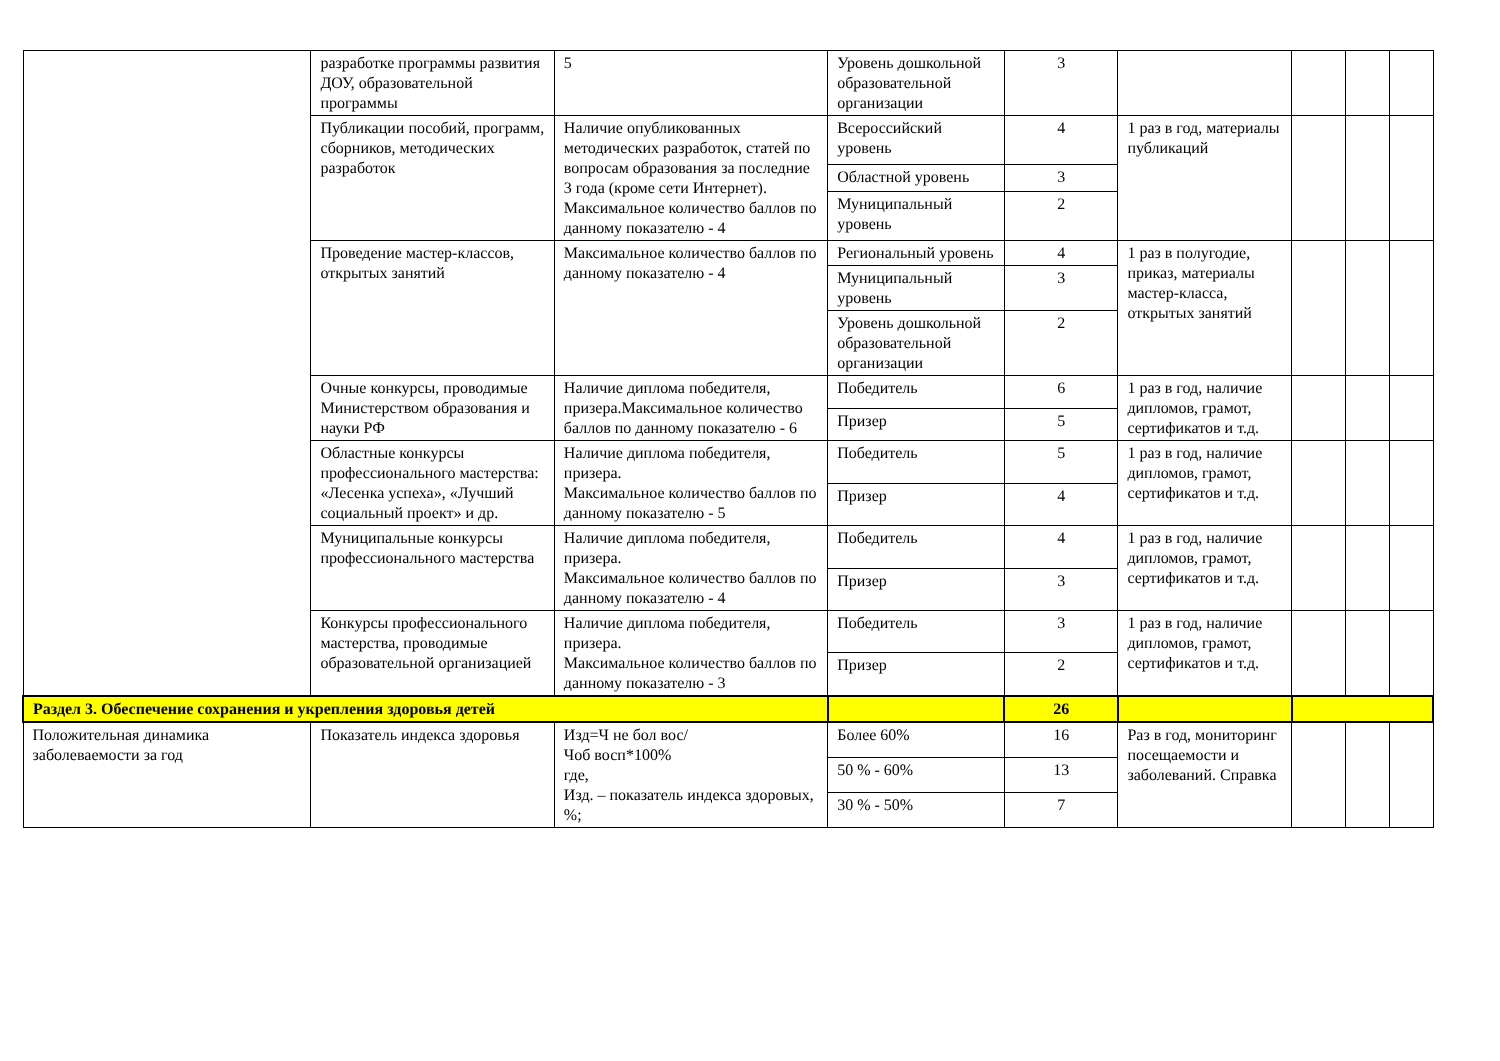| | разработке программы развития ДОУ, образовательной программы | 5 | Уровень дошкольной образовательной организации | 3 | | | | |
| | Публикации пособий, программ, сборников, методических разработок | Наличие опубликованных методических разработок, статей по вопросам образования за последние 3 года (кроме сети Интернет). Максимальное количество баллов по данному показателю - 4 | Всероссийский уровень | 4 | 1 раз в год, материалы публикаций | | | |
| | | | Областной уровень | 3 | | | | |
| | | | Муниципальный уровень | 2 | | | | |
| | Проведение мастер-классов, открытых занятий | Максимальное количество баллов по данному показателю - 4 | Региональный уровень | 4 | 1 раз в полугодие, приказ, материалы мастер-класса, открытых занятий | | | |
| | | | Муниципальный уровень | 3 | | | | |
| | | | Уровень дошкольной образовательной организации | 2 | | | | |
| | Очные конкурсы, проводимые Министерством образования и науки РФ | Наличие диплома победителя, призера.Максимальное количество баллов по данному показателю - 6 | Победитель | 6 | 1 раз в год, наличие дипломов, грамот, сертификатов и т.д. | | | |
| | | | Призер | 5 | | | | |
| | Областные конкурсы профессионального мастерства: «Лесенка успеха», «Лучший социальный проект» и др. | Наличие диплома победителя, призера. Максимальное количество баллов по данному показателю - 5 | Победитель | 5 | 1 раз в год, наличие дипломов, грамот, сертификатов и т.д. | | | |
| | | | Призер | 4 | | | | |
| | Муниципальные конкурсы профессионального мастерства | Наличие диплома победителя, призера. Максимальное количество баллов по данному показателю - 4 | Победитель | 4 | 1 раз в год, наличие дипломов, грамот, сертификатов и т.д. | | | |
| | | | Призер | 3 | | | | |
| | Конкурсы профессионального мастерства, проводимые образовательной организацией | Наличие диплома победителя, призера. Максимальное количество баллов по данному показателю - 3 | Победитель | 3 | 1 раз в год, наличие дипломов, грамот, сертификатов и т.д. | | | |
| | | | Призер | 2 | | | | |
| Раздел 3. Обеспечение сохранения и укрепления здоровья детей | | | | 26 | | | | |
| Положительная динамика заболеваемости за год | Показатель индекса здоровья | Изд=Ч не бол вос/ Чоб восп*100% где, Изд. – показатель индекса здоровых, %; | Более 60% | 16 | Раз в год, мониторинг посещаемости и заболеваний. Справка | | | |
| | | | 50 % - 60% | 13 | | | | |
| | | | 30 % - 50% | 7 | | | | |